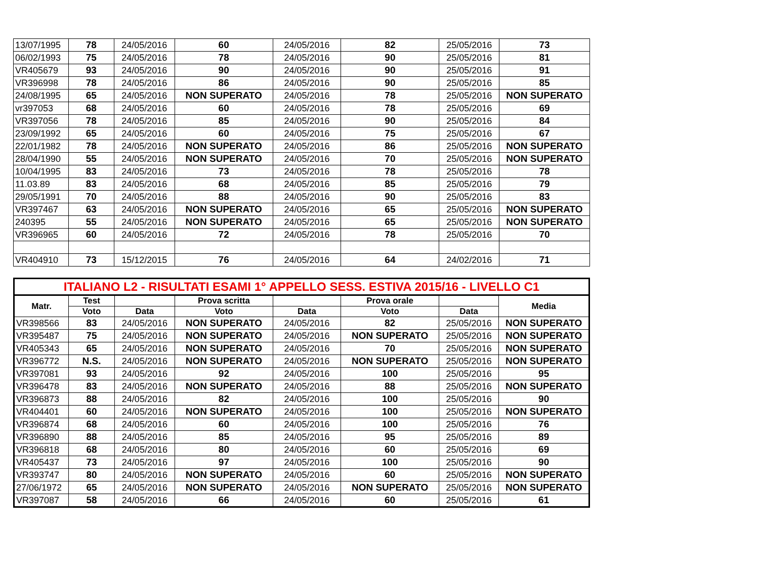| 13/07/1995 | 78 | 24/05/2016 | 60 | 24/05/2016 | 82 | 25/05/2016 | 73 |
| 06/02/1993 | 75 | 24/05/2016 | 78 | 24/05/2016 | 90 | 25/05/2016 | 81 |
| VR405679 | 93 | 24/05/2016 | 90 | 24/05/2016 | 90 | 25/05/2016 | 91 |
| VR396998 | 78 | 24/05/2016 | 86 | 24/05/2016 | 90 | 25/05/2016 | 85 |
| 24/08/1995 | 65 | 24/05/2016 | NON SUPERATO | 24/05/2016 | 78 | 25/05/2016 | NON SUPERATO |
| vr397053 | 68 | 24/05/2016 | 60 | 24/05/2016 | 78 | 25/05/2016 | 69 |
| VR397056 | 78 | 24/05/2016 | 85 | 24/05/2016 | 90 | 25/05/2016 | 84 |
| 23/09/1992 | 65 | 24/05/2016 | 60 | 24/05/2016 | 75 | 25/05/2016 | 67 |
| 22/01/1982 | 78 | 24/05/2016 | NON SUPERATO | 24/05/2016 | 86 | 25/05/2016 | NON SUPERATO |
| 28/04/1990 | 55 | 24/05/2016 | NON SUPERATO | 24/05/2016 | 70 | 25/05/2016 | NON SUPERATO |
| 10/04/1995 | 83 | 24/05/2016 | 73 | 24/05/2016 | 78 | 25/05/2016 | 78 |
| 11.03.89 | 83 | 24/05/2016 | 68 | 24/05/2016 | 85 | 25/05/2016 | 79 |
| 29/05/1991 | 70 | 24/05/2016 | 88 | 24/05/2016 | 90 | 25/05/2016 | 83 |
| VR397467 | 63 | 24/05/2016 | NON SUPERATO | 24/05/2016 | 65 | 25/05/2016 | NON SUPERATO |
| 240395 | 55 | 24/05/2016 | NON SUPERATO | 24/05/2016 | 65 | 25/05/2016 | NON SUPERATO |
| VR396965 | 60 | 24/05/2016 | 72 | 24/05/2016 | 78 | 25/05/2016 | 70 |
| VR404910 | 73 | 15/12/2015 | 76 | 24/05/2016 | 64 | 24/02/2016 | 71 |
| ITALIANO L2 - RISULTATI ESAMI 1° APPELLO SESS. ESTIVA 2015/16 - LIVELLO C1 | | | | | | | |
| Matr. | Test | | Prova scritta | | Prova orale | | Media |
| | Voto | Data | Voto | Data | Voto | Data | |
| VR398566 | 83 | 24/05/2016 | NON SUPERATO | 24/05/2016 | 82 | 25/05/2016 | NON SUPERATO |
| VR395487 | 75 | 24/05/2016 | NON SUPERATO | 24/05/2016 | NON SUPERATO | 25/05/2016 | NON SUPERATO |
| VR405343 | 65 | 24/05/2016 | NON SUPERATO | 24/05/2016 | 70 | 25/05/2016 | NON SUPERATO |
| VR396772 | N.S. | 24/05/2016 | NON SUPERATO | 24/05/2016 | NON SUPERATO | 25/05/2016 | NON SUPERATO |
| VR397081 | 93 | 24/05/2016 | 92 | 24/05/2016 | 100 | 25/05/2016 | 95 |
| VR396478 | 83 | 24/05/2016 | NON SUPERATO | 24/05/2016 | 88 | 25/05/2016 | NON SUPERATO |
| VR396873 | 88 | 24/05/2016 | 82 | 24/05/2016 | 100 | 25/05/2016 | 90 |
| VR404401 | 60 | 24/05/2016 | NON SUPERATO | 24/05/2016 | 100 | 25/05/2016 | NON SUPERATO |
| VR396874 | 68 | 24/05/2016 | 60 | 24/05/2016 | 100 | 25/05/2016 | 76 |
| VR396890 | 88 | 24/05/2016 | 85 | 24/05/2016 | 95 | 25/05/2016 | 89 |
| VR396818 | 68 | 24/05/2016 | 80 | 24/05/2016 | 60 | 25/05/2016 | 69 |
| VR405437 | 73 | 24/05/2016 | 97 | 24/05/2016 | 100 | 25/05/2016 | 90 |
| VR393747 | 80 | 24/05/2016 | NON SUPERATO | 24/05/2016 | 60 | 25/05/2016 | NON SUPERATO |
| 27/06/1972 | 65 | 24/05/2016 | NON SUPERATO | 24/05/2016 | NON SUPERATO | 25/05/2016 | NON SUPERATO |
| VR397087 | 58 | 24/05/2016 | 66 | 24/05/2016 | 60 | 25/05/2016 | 61 |